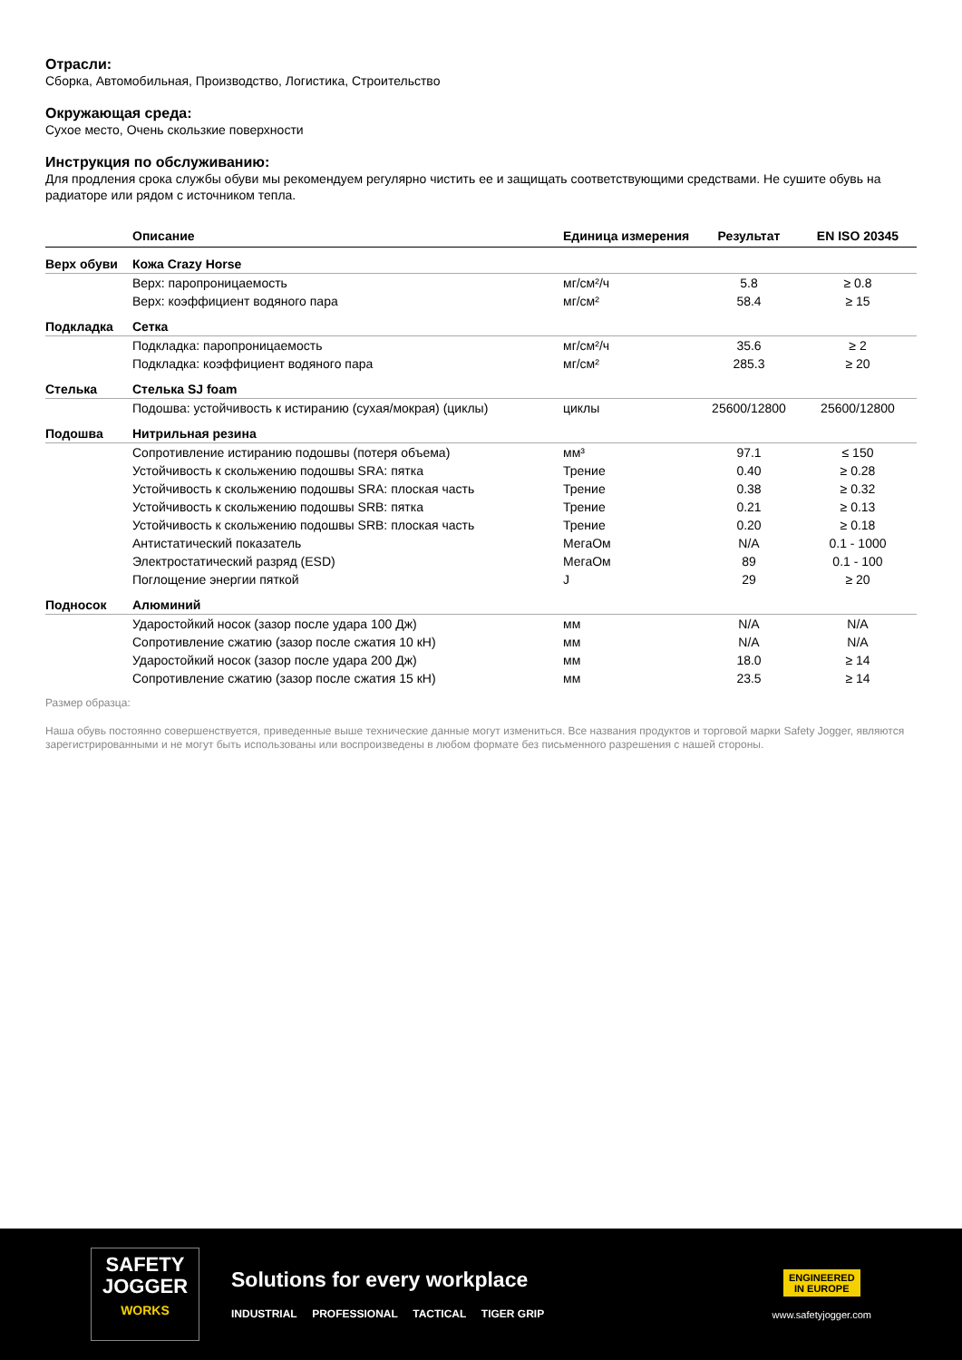Отрасли:
Сборка, Автомобильная, Производство, Логистика, Строительство
Окружающая среда:
Сухое место, Очень скользкие поверхности
Инструкция по обслуживанию:
Для продления срока службы обуви мы рекомендуем регулярно чистить ее и защищать соответствующими средствами. Не сушите обувь на радиаторе или рядом с источником тепла.
| | Описание | Единица измерения | Результат | EN ISO 20345 |
| --- | --- | --- | --- | --- |
| Верх обуви | Кожа Crazy Horse | | | |
| | Верх: паропроницаемость | мг/см²/ч | 5.8 | ≥ 0.8 |
| | Верх: коэффициент водяного пара | мг/см² | 58.4 | ≥ 15 |
| Подкладка | Сетка | | | |
| | Подкладка: паропроницаемость | мг/см²/ч | 35.6 | ≥ 2 |
| | Подкладка: коэффициент водяного пара | мг/см² | 285.3 | ≥ 20 |
| Стелька | Стелька SJ foam | | | |
| | Подошва: устойчивость к истиранию (сухая/мокрая) (циклы) | циклы | 25600/12800 | 25600/12800 |
| Подошва | Нитрильная резина | | | |
| | Сопротивление истиранию подошвы (потеря объема) | мм³ | 97.1 | ≤ 150 |
| | Устойчивость к скольжению подошвы SRA: пятка | Трение | 0.40 | ≥ 0.28 |
| | Устойчивость к скольжению подошвы SRA: плоская часть | Трение | 0.38 | ≥ 0.32 |
| | Устойчивость к скольжению подошвы SRB: пятка | Трение | 0.21 | ≥ 0.13 |
| | Устойчивость к скольжению подошвы SRB: плоская часть | Трение | 0.20 | ≥ 0.18 |
| | Антистатический показатель | МегаОм | N/A | 0.1 - 1000 |
| | Электростатический разряд (ESD) | МегаОм | 89 | 0.1 - 100 |
| | Поглощение энергии пяткой | J | 29 | ≥ 20 |
| Подносок | Алюминий | | | |
| | Ударостойкий носок (зазор после удара 100 Дж) | мм | N/A | N/A |
| | Сопротивление сжатию (зазор после сжатия 10 кН) | мм | N/A | N/A |
| | Ударостойкий носок (зазор после удара 200 Дж) | мм | 18.0 | ≥ 14 |
| | Сопротивление сжатию (зазор после сжатия 15 кН) | мм | 23.5 | ≥ 14 |
Размер образца:
Наша обувь постоянно совершенствуется, приведенные выше технические данные могут измениться. Все названия продуктов и торговой марки Safety Jogger, являются зарегистрированными и не могут быть использованы или воспроизведены в любом формате без письменного разрешения с нашей стороны.
SAFETY
JOGGER
WORKS
Solutions for every workplace
INDUSTRIAL PROFESSIONAL TACTICAL TIGER GRIP
ENGINEERED
IN EUROPE
www.safetyjogger.com